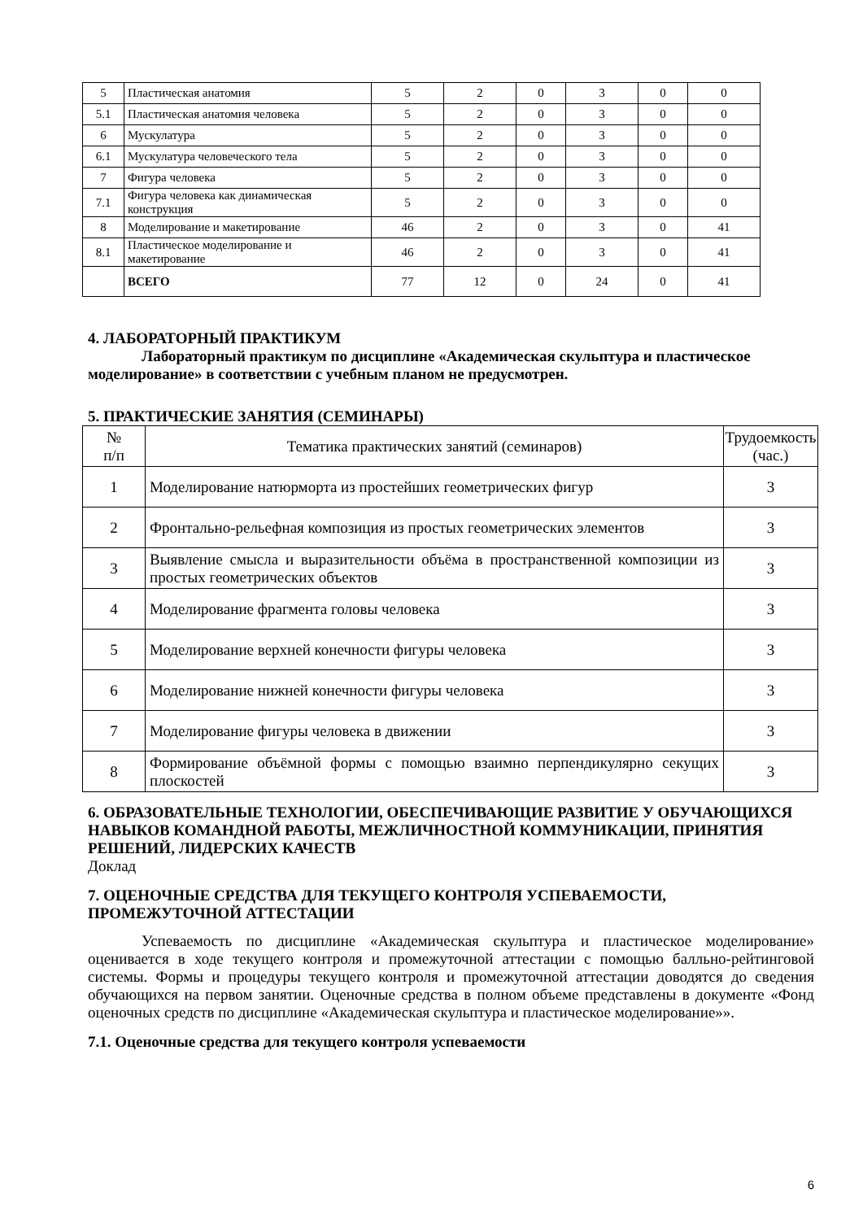| 5 | Пластическая анатомия | 5 | 2 | 0 | 3 | 0 | 0 |
| 5.1 | Пластическая анатомия человека | 5 | 2 | 0 | 3 | 0 | 0 |
| 6 | Мускулатура | 5 | 2 | 0 | 3 | 0 | 0 |
| 6.1 | Мускулатура человеческого тела | 5 | 2 | 0 | 3 | 0 | 0 |
| 7 | Фигура человека | 5 | 2 | 0 | 3 | 0 | 0 |
| 7.1 | Фигура человека как динамическая конструкция | 5 | 2 | 0 | 3 | 0 | 0 |
| 8 | Моделирование и макетирование | 46 | 2 | 0 | 3 | 0 | 41 |
| 8.1 | Пластическое моделирование и макетирование | 46 | 2 | 0 | 3 | 0 | 41 |
| | ВСЕГО | 77 | 12 | 0 | 24 | 0 | 41 |
4. ЛАБОРАТОРНЫЙ ПРАКТИКУМ
Лабораторный практикум по дисциплине «Академическая скульптура и пластическое моделирование» в соответствии с учебным планом не предусмотрен.
5. ПРАКТИЧЕСКИЕ ЗАНЯТИЯ (СЕМИНАРЫ)
| № п/п | Тематика практических занятий (семинаров) | Трудоемкость (час.) |
| 1 | Моделирование натюрморта из простейших геометрических фигур | 3 |
| 2 | Фронтально-рельефная композиция из простых геометрических элементов | 3 |
| 3 | Выявление смысла и выразительности объёма в пространственной композиции из простых геометрических объектов | 3 |
| 4 | Моделирование фрагмента головы человека | 3 |
| 5 | Моделирование верхней конечности фигуры человека | 3 |
| 6 | Моделирование нижней конечности фигуры человека | 3 |
| 7 | Моделирование фигуры человека в движении | 3 |
| 8 | Формирование объёмной формы с помощью взаимно перпендикулярно секущих плоскостей | 3 |
6. ОБРАЗОВАТЕЛЬНЫЕ ТЕХНОЛОГИИ, ОБЕСПЕЧИВАЮЩИЕ РАЗВИТИЕ У ОБУЧАЮЩИХСЯ НАВЫКОВ КОМАНДНОЙ РАБОТЫ, МЕЖЛИЧНОСТНОЙ КОММУНИКАЦИИ, ПРИНЯТИЯ РЕШЕНИЙ, ЛИДЕРСКИХ КАЧЕСТВ
Доклад
7. ОЦЕНОЧНЫЕ СРЕДСТВА ДЛЯ ТЕКУЩЕГО КОНТРОЛЯ УСПЕВАЕМОСТИ, ПРОМЕЖУТОЧНОЙ АТТЕСТАЦИИ
Успеваемость по дисциплине «Академическая скульптура и пластическое моделирование» оценивается в ходе текущего контроля и промежуточной аттестации с помощью балльно-рейтинговой системы. Формы и процедуры текущего контроля и промежуточной аттестации доводятся до сведения обучающихся на первом занятии. Оценочные средства в полном объеме представлены в документе «Фонд оценочных средств по дисциплине «Академическая скульптура и пластическое моделирование»».
7.1. Оценочные средства для текущего контроля успеваемости
6